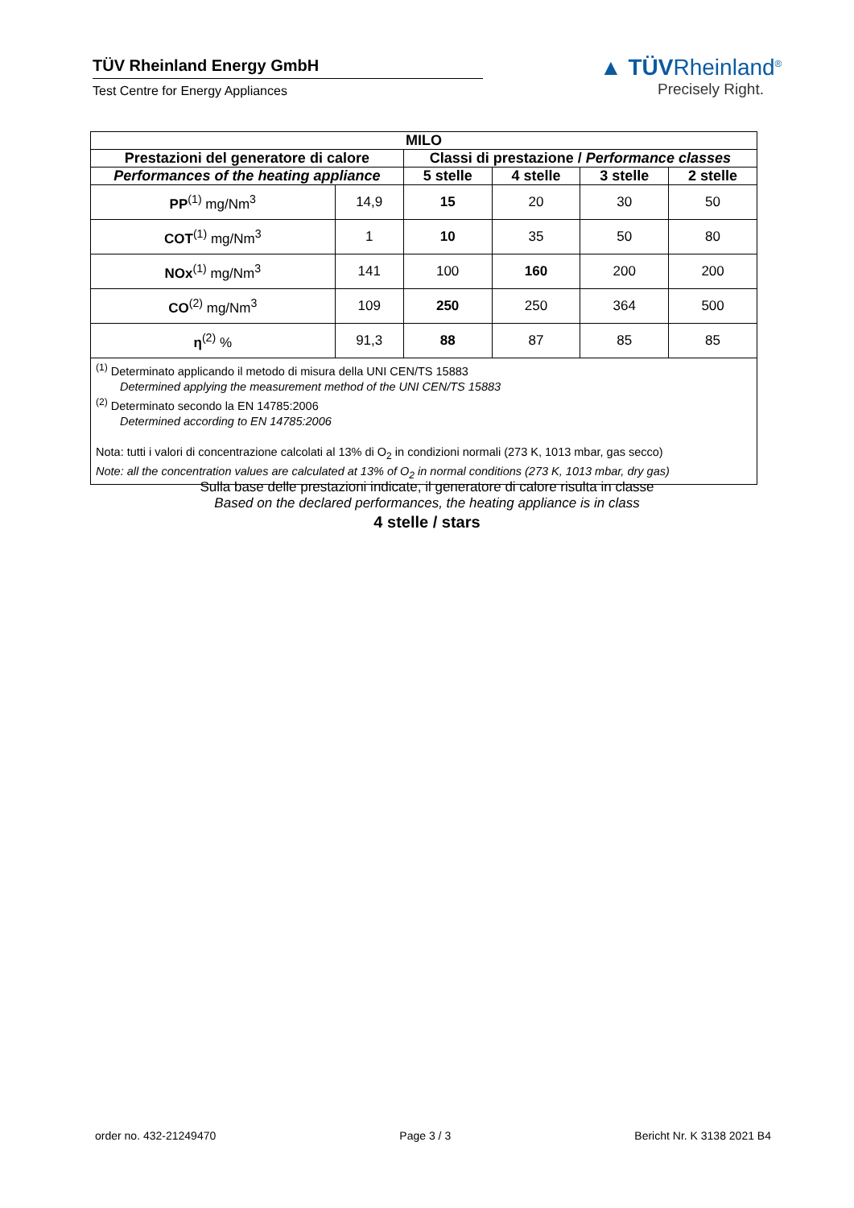TÜV Rheinland Energy GmbH
Test Centre for Energy Appliances
▲ TÜVRheinland<sup>®</sup>
Precisely Right.
| MILO | | | | | |
| --- | --- | --- | --- | --- | --- |
| Prestazioni del generatore di calore | | Classi di prestazione / Performance classes | | | |
| Performances of the heating appliance | | 5 stelle | 4 stelle | 3 stelle | 2 stelle |
| PP<sup>(1)</sup> mg/Nm<sup>3</sup> | 14,9 | 15 | 20 | 30 | 50 |
| COT<sup>(1)</sup> mg/Nm<sup>3</sup> | 1 | 10 | 35 | 50 | 80 |
| NOx<sup>(1)</sup> mg/Nm<sup>3</sup> | 141 | 100 | 160 | 200 | 200 |
| CO<sup>(2)</sup> mg/Nm<sup>3</sup> | 109 | 250 | 250 | 364 | 500 |
| η<sup>(2)</sup> % | 91,3 | 88 | 87 | 85 | 85 |
| <sup>(1)</sup> Determinato applicando il metodo di misura della UNI CEN/TS 15883 Determined applying the measurement method of the UNI CEN/TS 15883 <sup>(2)</sup> Determinato secondo la EN 14785:2006 Determined according to EN 14785:2006 Nota: tutti i valori di concentrazione calcolati al 13% di O<sub>2</sub> in condizioni normali (273 K, 1013 mbar, gas secco) Note: all the concentration values are calculated at 13% of O<sub>2</sub> in normal conditions (273 K, 1013 mbar, dry gas) | | | | | |
Sulla base delle prestazioni indicate, il generatore di calore risulta in classe
Based on the declared performances, the heating appliance is in class
4 stelle / stars
order no. 432-21249470 Page 3 / 3 Bericht Nr. K 3138 2021 B4